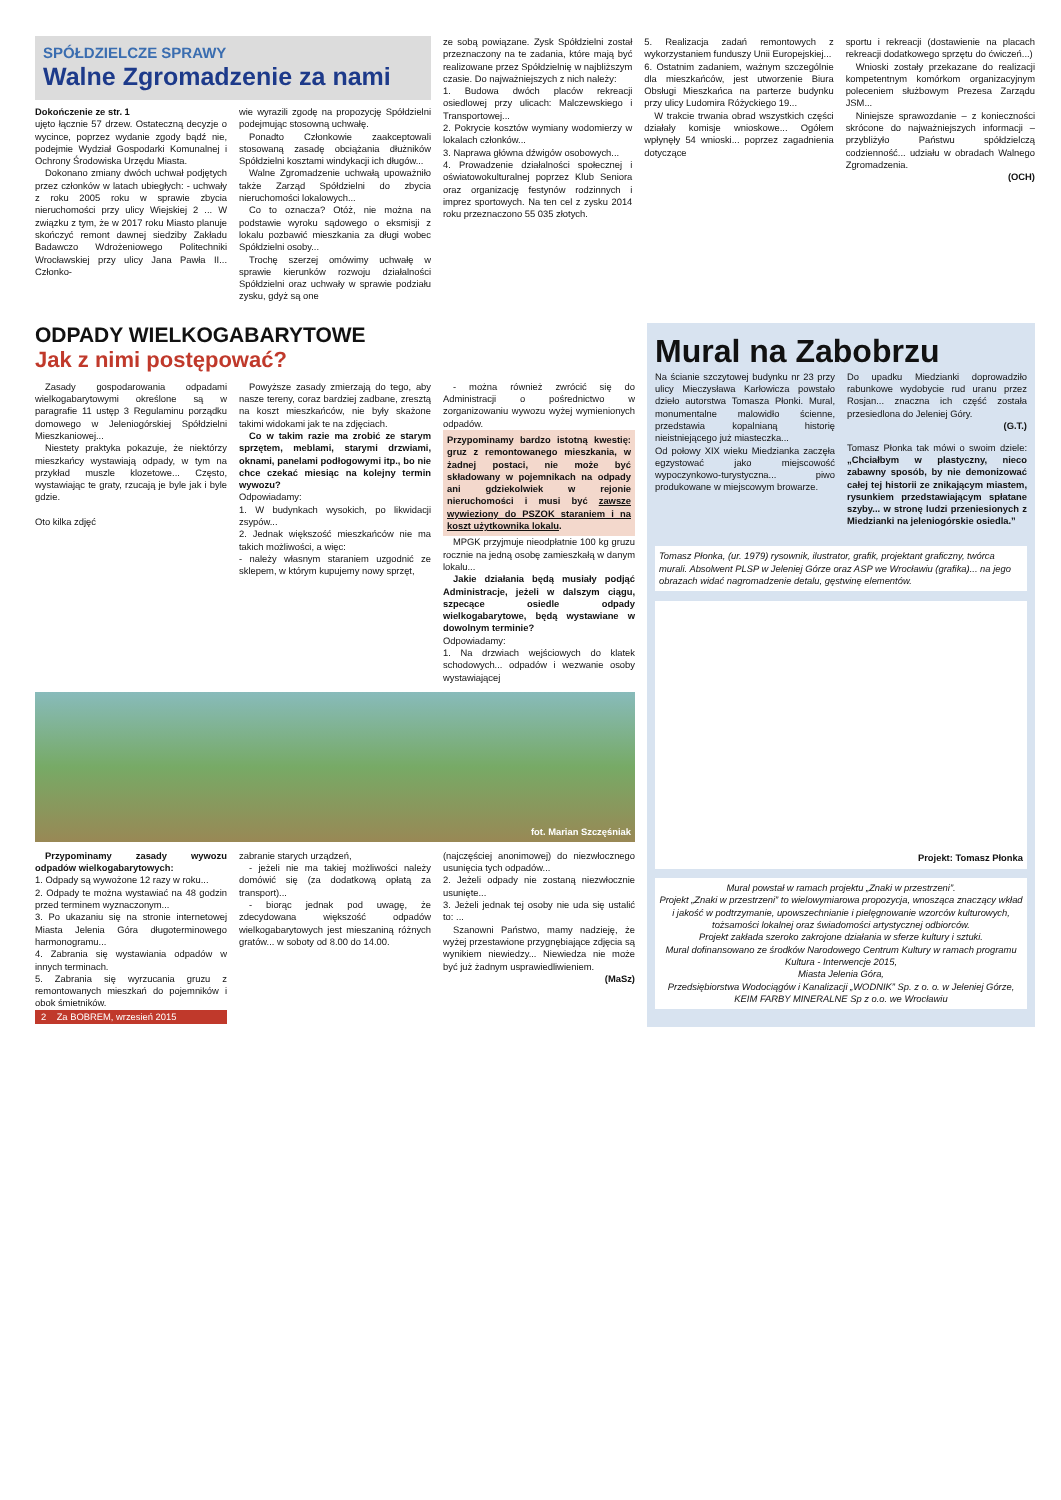SPÓŁDZIELCZE SPRAWY
Walne Zgromadzenie za nami
Dokończenie ze str. 1
ujęto łącznie 57 drzew. Ostateczną decyzje o wycince, poprzez wydanie zgody bądź nie, podejmie Wydział Gospodarki Komunalnej i Ochrony Środowiska Urzędu Miasta.
Dokonano zmiany dwóch uchwał podjętych przez członków w latach ubiegłych: - uchwały z roku 2005 roku w sprawie zbycia nieruchomości przy ulicy Wiejskiej 2 ... W związku z tym, że w 2017 roku Miasto planuje skończyć remont dawnej siedziby Zakładu Badawczo Wdrożeniowego Politechniki Wrocławskiej przy ulicy Jana Pawła II... Członko-
wie wyrazili zgodę na propozycję Spółdzielni podejmując stosowną uchwałę.
Ponadto Członkowie zaakceptowali stosowaną zasadę obciążania dłużników Spółdzielni kosztami windykacji ich długów...
Walne Zgromadzenie uchwałą upoważniło także Zarząd Spółdzielni do zbycia nieruchomości lokalowych...
Co to oznacza? Otóż, nie można na podstawie wyroku sądowego o eksmisji z lokalu pozbawić mieszkania za długi wobec Spółdzielni osoby...
Trochę szerzej omówimy uchwałę w sprawie kierunków rozwoju działalności Spółdzielni oraz uchwały w sprawie podziału zysku, gdyż są one
ze sobą powiązane. Zysk Spółdzielni został przeznaczony na te zadania, które mają być realizowane przez Spółdzielnię w najbliższym czasie. Do najważniejszych z nich należy:
1. Budowa dwóch placów rekreacji osiedlowej przy ulicach: Malczewskiego i Transportowej...
2. Pokrycie kosztów wymiany wodomierzy w lokalach członków...
3. Naprawa główna dźwigów osobowych...
4. Prowadzenie działalności społecznej i oświatowokulturalnej poprzez Klub Seniora oraz organizację festynów rodzinnych i imprez sportowych. Na ten cel z zysku 2014 roku przeznaczono 55 035 złotych.
5. Realizacja zadań remontowych z wykorzystaniem funduszy Unii Europejskiej...
6. Ostatnim zadaniem, ważnym szczególnie dla mieszkańców, jest utworzenie Biura Obsługi Mieszkańca na parterze budynku przy ulicy Ludomira Różyckiego 19...
W trakcie trwania obrad wszystkich części działały komisje wnioskowe... Ogółem wpłynęły 54 wnioski... poprzez zagadnienia dotyczące
sportu i rekreacji (dostawienie na placach rekreacji dodatkowego sprzętu do ćwiczeń...)
Wnioski zostały przekazane do realizacji kompetentnym komórkom organizacyjnym poleceniem służbowym Prezesa Zarządu JSM...
Niniejsze sprawozdanie – z konieczności skrócone do najważniejszych informacji – przybliżyło Państwu spółdzielczą codzienność... udziału w obradach Walnego Zgromadzenia.
(OCH)
ODPADY WIELKOGABARYTOWE
Jak z nimi postępować?
Zasady gospodarowania odpadami wielkogabarytowymi określone są w paragrafie 11 ustęp 3 Regulaminu porządku domowego w Jeleniogórskiej Spółdzielni Mieszkaniowej...
Niestety praktyka pokazuje, że niektórzy mieszkańcy wystawiają odpady, w tym na przykład muszle klozetowe... Często, wystawiając te graty, rzucają je byle jak i byle gdzie.
Oto kilka zdjęć
Powyższe zasady zmierzają do tego, aby nasze tereny, coraz bardziej zadbane, zresztą na koszt mieszkańców, nie były skażone takimi widokami jak te na zdjęciach.
Co w takim razie ma zrobić ze starym sprzętem, meblami, starymi drzwiami, oknami, panelami podłogowymi itp., bo nie chce czekać miesiąc na kolejny termin wywozu?
Odpowiadamy:
1. W budynkach wysokich, po likwidacji zsypów...
2. Jednak większość mieszkańców nie ma takich możliwości, a więc:
- należy własnym staraniem uzgodnić ze sklepem, w którym kupujemy nowy sprzęt,
- można również zwrócić się do Administracji o pośrednictwo w zorganizowaniu wywozu wyżej wymienionych odpadów.
Przypominamy bardzo istotną kwestię: gruz z remontowanego mieszkania, w żadnej postaci, nie może być składowany w pojemnikach na odpady ani gdziekolwiek w rejonie nieruchomości i musi być zawsze wywieziony do PSZOK staraniem i na koszt użytkownika lokalu.
MPGK przyjmuje nieodpłatnie 100 kg gruzu rocznie na jedną osobę zamieszkałą w danym lokalu...
Jakie działania będą musiały podjąć Administracje, jeżeli w dalszym ciągu, szpecące osiedle odpady wielkogabarytowe, będą wystawiane w dowolnym terminie?
Odpowiadamy:
1. Na drzwiach wejściowych do klatek schodowych... odpadów i wezwanie osoby wystawiającej
fot. Marian Szczęśniak
Przypominamy zasady wywozu odpadów wielkogabarytowych:
1. Odpady są wywożone 12 razy w roku...
2. Odpady te można wystawiać na 48 godzin przed terminem wyznaczonym...
3. Po ukazaniu się na stronie internetowej Miasta Jelenia Góra długoterminowego harmonogramu...
4. Zabrania się wystawiania odpadów w innych terminach.
5. Zabrania się wyrzucania gruzu z remontowanych mieszkań do pojemników i obok śmietników.
zabranie starych urządzeń,
- jeżeli nie ma takiej możliwości należy domówić się (za dodatkową opłatą za transport)...
- biorąc jednak pod uwagę, że zdecydowana większość odpadów wielkogabarytowych jest mieszaniną różnych gratów... w soboty od 8.00 do 14.00.
(najczęściej anonimowej) do niezwłocznego usunięcia tych odpadów...
2. Jeżeli odpady nie zostaną niezwłocznie usunięte...
3. Jeżeli jednak tej osoby nie uda się ustalić to: ...
Szanowni Państwo, mamy nadzieję, że wyżej przestawione przygnębiające zdjęcia są wynikiem niewiedzy... Niewiedza nie może być już żadnym usprawiedliwieniem.
(MaSz)
2 Za BOBREM, wrzesień 2015
Mural na Zabobrzu
Na ścianie szczytowej budynku nr 23 przy ulicy Mieczysława Karłowicza powstało dzieło autorstwa Tomasza Płonki. Mural, monumentalne malowidło ścienne, przedstawia kopalnianą historię nieistniejącego już miasteczka...
Od połowy XIX wieku Miedzianka zaczęła egzystować jako miejscowość wypoczynkowo-turystyczna... piwo produkowane w miejscowym browarze.
Do upadku Miedzianki doprowadziło rabunkowe wydobycie rud uranu przez Rosjan... znaczna ich część została przesiedlona do Jeleniej Góry.
(G.T.)
Tomasz Płonka tak mówi o swoim dziele: „Chciałbym w plastyczny, nieco zabawny sposób, by nie demonizować całej tej historii ze znikającym miastem, rysunkiem przedstawiającym spłatane szyby... w stronę ludzi przeniesionych z Miedzianki na jeleniogórskie osiedla.”
Tomasz Płonka, (ur. 1979) rysownik, ilustrator, grafik, projektant graficzny, twórca murali. Absolwent PLSP w Jeleniej Górze oraz ASP we Wrocławiu (grafika)... na jego obrazach widać nagromadzenie detalu, gęstwinę elementów.
Projekt: Tomasz Płonka
Mural powstał w ramach projektu „Znaki w przestrzeni”.
Projekt „Znaki w przestrzeni” to wielowymiarowa propozycja, wnosząca znaczący wkład i jakość w podtrzymanie, upowszechnianie i pielęgnowanie wzorców kulturowych, tożsamości lokalnej oraz świadomości artystycznej odbiorców.
Projekt zakłada szeroko zakrojone działania w sferze kultury i sztuki.
Mural dofinansowano ze środków Narodowego Centrum Kultury w ramach programu Kultura - Interwencje 2015,
Miasta Jelenia Góra,
Przedsiębiorstwa Wodociągów i Kanalizacji „WODNIK” Sp. z o. o. w Jeleniej Górze,
KEIM FARBY MINERALNE Sp z o.o. we Wrocławiu